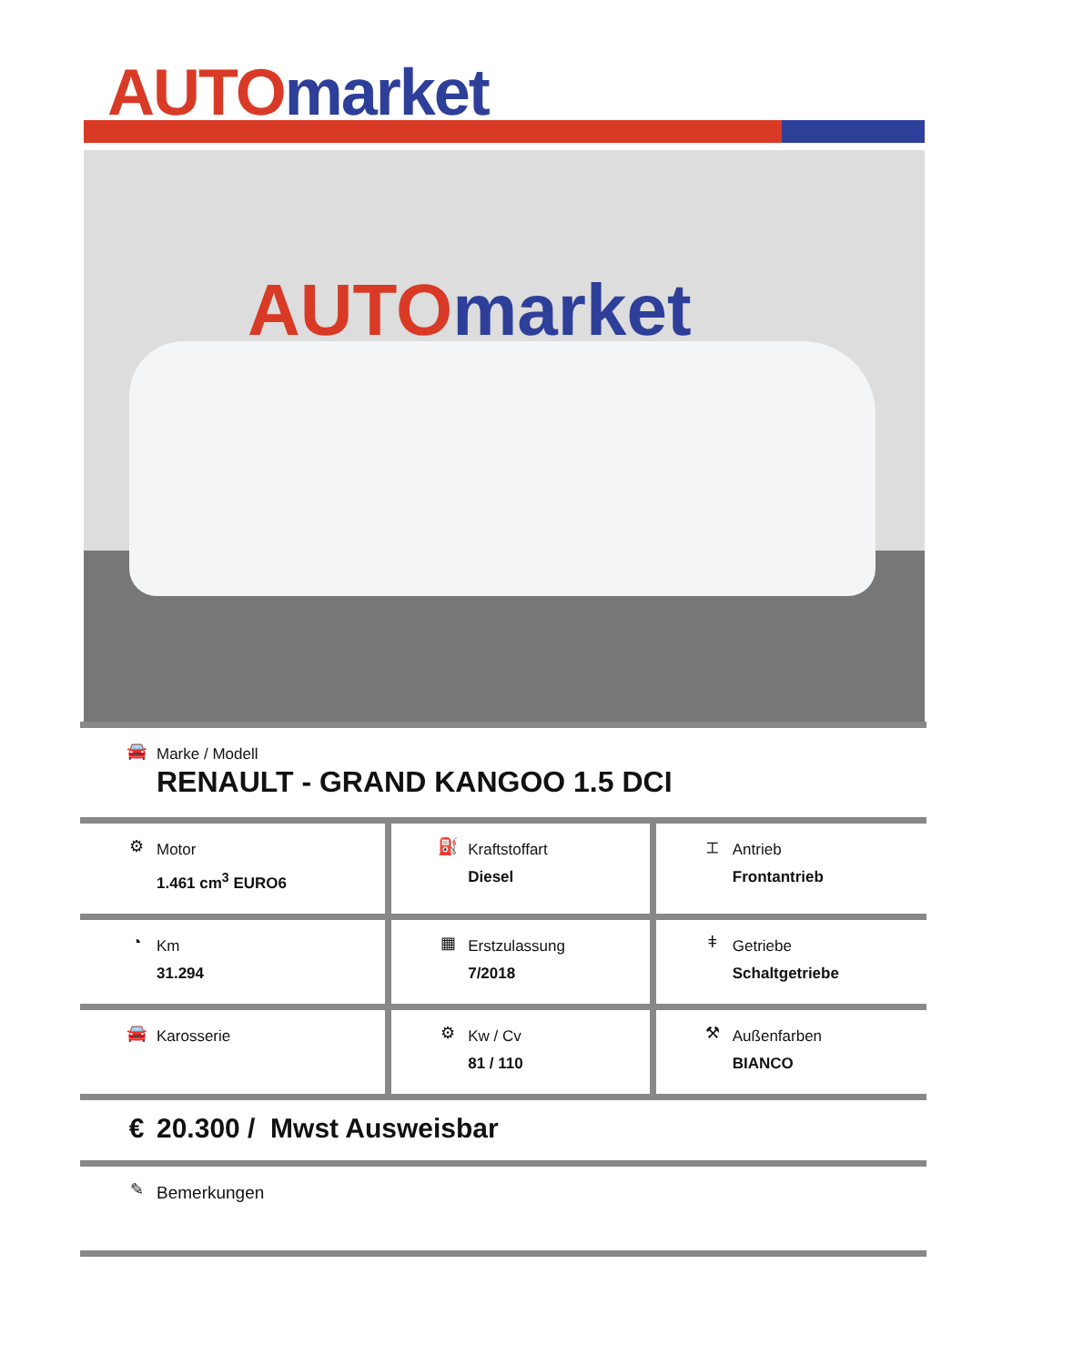AUTO market
AUTO market
| 🚘 Marke / Modell RENAULT - GRAND KANGOO 1.5 DCI | | |
| ⚙ Motor 1.461 cm<sup>3</sup> EURO6 | ⛽ Kraftstoffart Diesel | ⌶ Antrieb Frontantrieb |
| ◔ Km 31.294 | ▦ Erstzulassung 7/2018 | ǂ Getriebe Schaltgetriebe |
| 🚘 Karosserie | ⚙ Kw / Cv 81 / 110 | ⚒ Außenfarben BIANCO |
| € 20.300 / Mwst Ausweisbar | | |
| ✎ Bemerkungen | | |